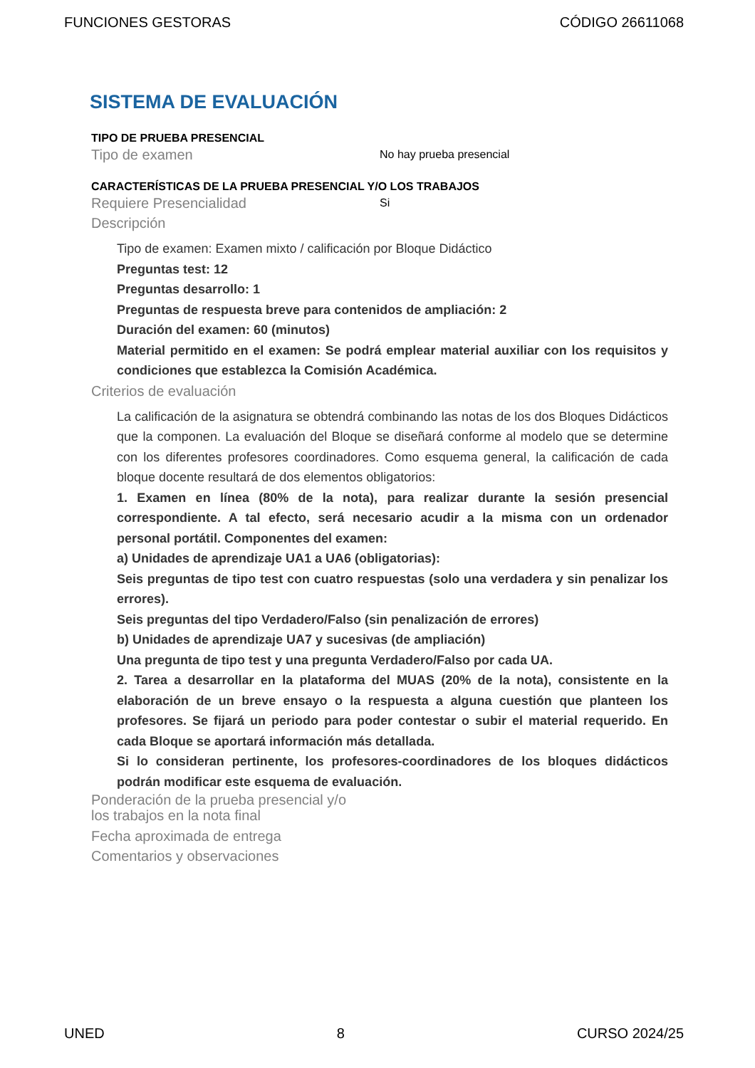FUNCIONES GESTORAS CÓDIGO 26611068
SISTEMA DE EVALUACIÓN
TIPO DE PRUEBA PRESENCIAL
Tipo de examen No hay prueba presencial
CARACTERÍSTICAS DE LA PRUEBA PRESENCIAL Y/O LOS TRABAJOS
Requiere Presencialidad Si
Descripción
Tipo de examen: Examen mixto / calificación por Bloque Didáctico
Preguntas test: 12
Preguntas desarrollo: 1
Preguntas de respuesta breve para contenidos de ampliación: 2
Duración del examen: 60 (minutos)
Material permitido en el examen: Se podrá emplear material auxiliar con los requisitos y condiciones que establezca la Comisión Académica.
Criterios de evaluación
La calificación de la asignatura se obtendrá combinando las notas de los dos Bloques Didácticos que la componen. La evaluación del Bloque se diseñará conforme al modelo que se determine con los diferentes profesores coordinadores. Como esquema general, la calificación de cada bloque docente resultará de dos elementos obligatorios:
1. Examen en línea (80% de la nota), para realizar durante la sesión presencial correspondiente. A tal efecto, será necesario acudir a la misma con un ordenador personal portátil. Componentes del examen:
a) Unidades de aprendizaje UA1 a UA6 (obligatorias):
Seis preguntas de tipo test con cuatro respuestas (solo una verdadera y sin penalizar los errores).
Seis preguntas del tipo Verdadero/Falso (sin penalización de errores)
b) Unidades de aprendizaje UA7 y sucesivas (de ampliación)
Una pregunta de tipo test y una pregunta Verdadero/Falso por cada UA.
2. Tarea a desarrollar en la plataforma del MUAS (20% de la nota), consistente en la elaboración de un breve ensayo o la respuesta a alguna cuestión que planteen los profesores. Se fijará un periodo para poder contestar o subir el material requerido. En cada Bloque se aportará información más detallada.
Si lo consideran pertinente, los profesores-coordinadores de los bloques didácticos podrán modificar este esquema de evaluación.
Ponderación de la prueba presencial y/o
los trabajos en la nota final
Fecha aproximada de entrega
Comentarios y observaciones
UNED 8 CURSO 2024/25